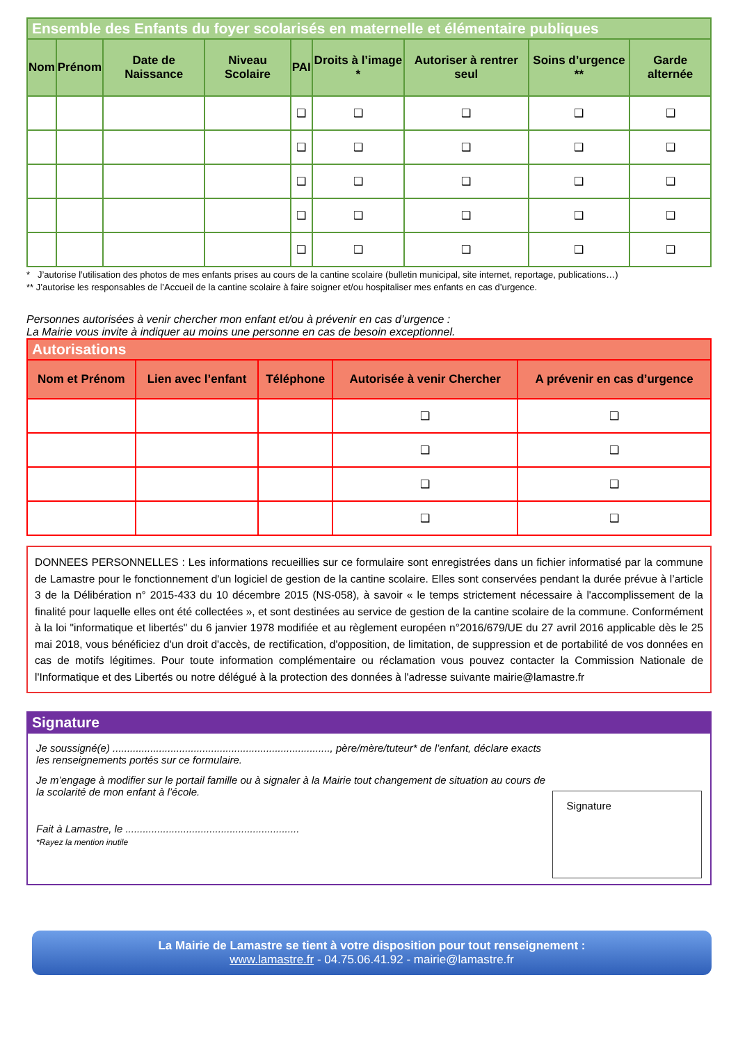Ensemble des Enfants du foyer scolarisés en maternelle et élémentaire publiques
| Nom | Prénom | Date de Naissance | Niveau Scolaire | PAI | Droits à l’image * | Autoriser à rentrer seul | Soins d’urgence ** | Garde alternée |
| --- | --- | --- | --- | --- | --- | --- | --- | --- |
| | | | | ❑ | ❑ | ❑ | ❑ | ❑ |
| | | | | ❑ | ❑ | ❑ | ❑ | ❑ |
| | | | | ❑ | ❑ | ❑ | ❑ | ❑ |
| | | | | ❑ | ❑ | ❑ | ❑ | ❑ |
| | | | | ❑ | ❑ | ❑ | ❑ | ❑ |
* J’autorise l’utilisation des photos de mes enfants prises au cours de la cantine scolaire (bulletin municipal, site internet, reportage, publications…)
** J’autorise les responsables de l’Accueil de la cantine scolaire à faire soigner et/ou hospitaliser mes enfants en cas d’urgence.
Personnes autorisées à venir chercher mon enfant et/ou à prévenir en cas d’urgence :
La Mairie vous invite à indiquer au moins une personne en cas de besoin exceptionnel.
Autorisations
| Nom et Prénom | Lien avec l’enfant | Téléphone | Autorisée à venir Chercher | A prévenir en cas d’urgence |
| --- | --- | --- | --- | --- |
| | | | ❑ | ❑ |
| | | | ❑ | ❑ |
| | | | ❑ | ❑ |
| | | | ❑ | ❑ |
DONNEES PERSONNELLES : Les informations recueillies sur ce formulaire sont enregistrées dans un fichier informatisé par la commune de Lamastre pour le fonctionnement d'un logiciel de gestion de la cantine scolaire. Elles sont conservées pendant la durée prévue à l’article 3 de la Délibération n° 2015-433 du 10 décembre 2015 (NS-058), à savoir « le temps strictement nécessaire à l'accomplissement de la finalité pour laquelle elles ont été collectées », et sont destinées au service de gestion de la cantine scolaire de la commune. Conformément à la loi "informatique et libertés" du 6 janvier 1978 modifiée et au règlement européen n°2016/679/UE du 27 avril 2016 applicable dès le 25 mai 2018, vous bénéficiez d'un droit d'accès, de rectification, d'opposition, de limitation, de suppression et de portabilité de vos données en cas de motifs légitimes. Pour toute information complémentaire ou réclamation vous pouvez contacter la Commission Nationale de l'Informatique et des Libertés ou notre délégué à la protection des données à l'adresse suivante mairie@lamastre.fr
Signature
Je soussigné(e) ..........................................................................., père/mère/tuteur* de l’enfant, déclare exacts les renseignements portés sur ce formulaire.
Je m’engage à modifier sur le portail famille ou à signaler à la Mairie tout changement de situation au cours de la scolarité de mon enfant à l’école.
Fait à Lamastre, le ............................................................
*Rayez la mention inutile
Signature
La Mairie de Lamastre se tient à votre disposition pour tout renseignement :
www.lamastre.fr - 04.75.06.41.92 - mairie@lamastre.fr